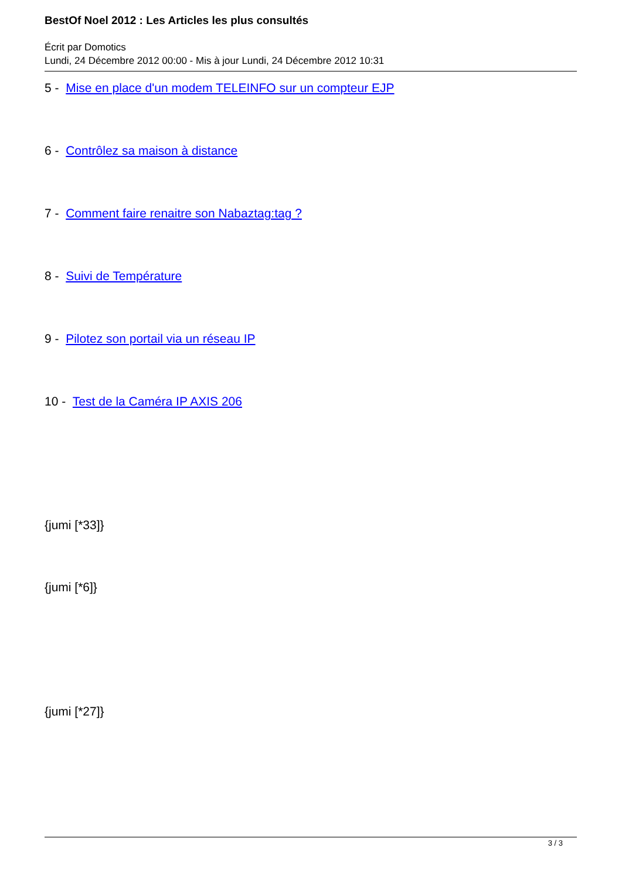BestOf Noel 2012 : Les Articles les plus consultés
Écrit par Domotics
Lundi, 24 Décembre 2012 00:00 - Mis à jour Lundi, 24 Décembre 2012 10:31
5 - Mise en place d'un modem TELEINFO sur un compteur EJP
6 - Contrôlez sa maison à distance
7 - Comment faire renaitre son Nabaztag:tag ?
8 - Suivi de Température
9 - Pilotez son portail via un réseau IP
10 - Test de la Caméra IP AXIS 206
{jumi [*33]}
{jumi [*6]}
{jumi [*27]}
3 / 3